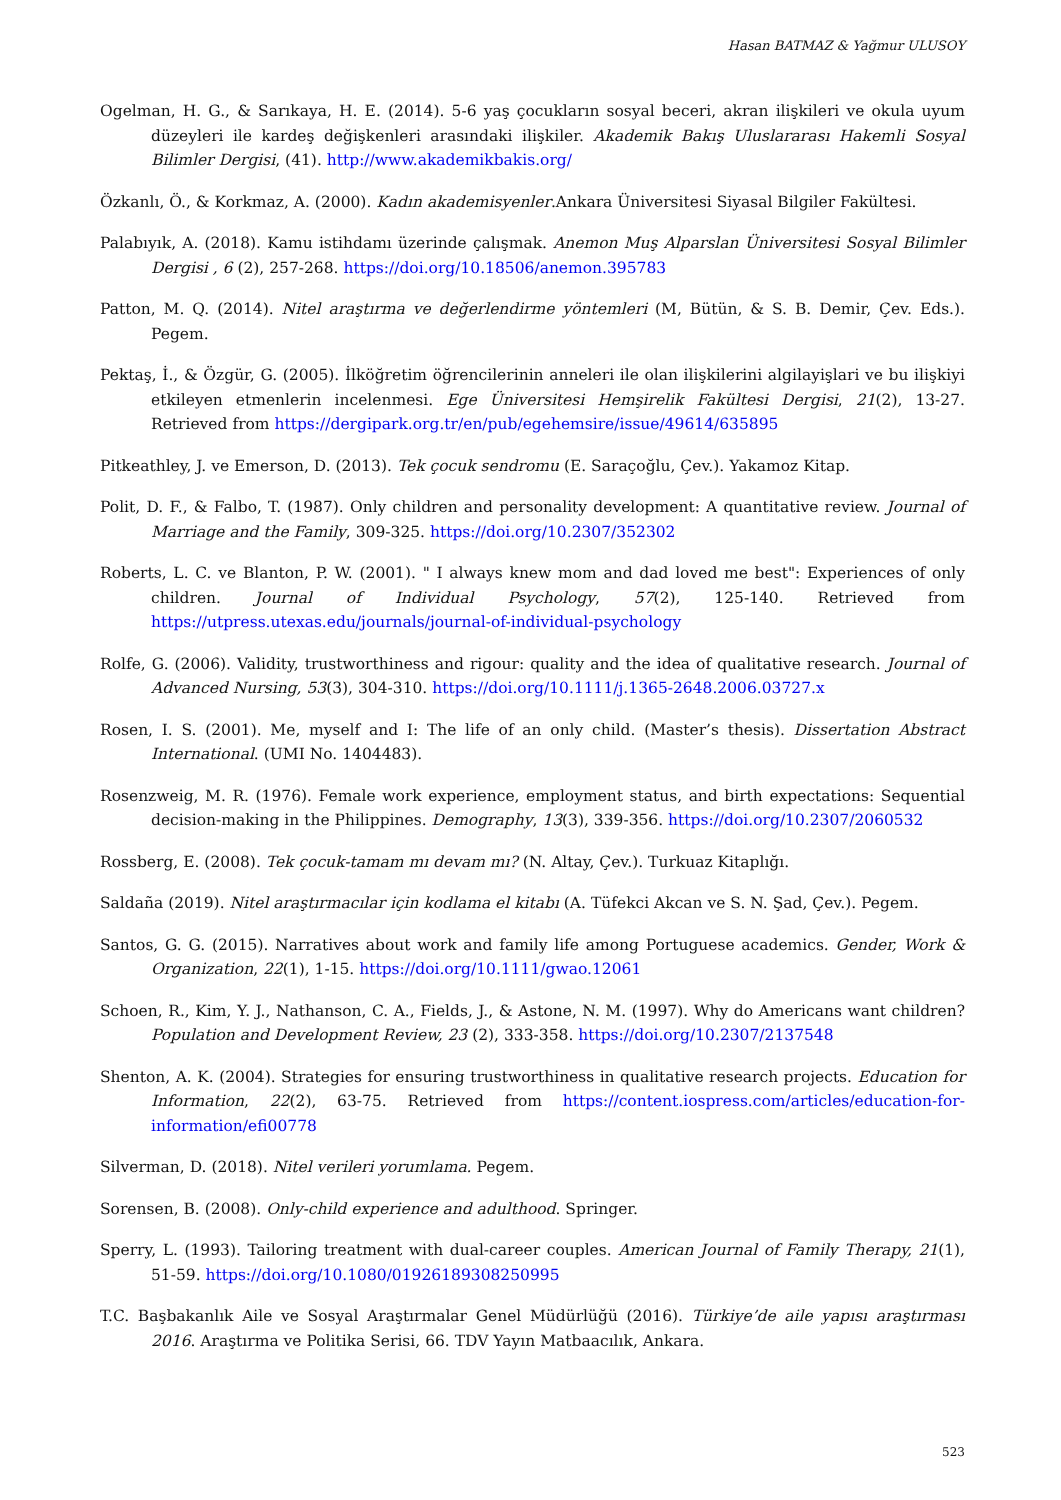Hasan BATMAZ & Yağmur ULUSOY
Ogelman, H. G., & Sarıkaya, H. E. (2014). 5-6 yaş çocukların sosyal beceri, akran ilişkileri ve okula uyum düzeyleri ile kardeş değişkenleri arasındaki ilişkiler. Akademik Bakış Uluslararası Hakemli Sosyal Bilimler Dergisi, (41). http://www.akademikbakis.org/
Özkanlı, Ö., & Korkmaz, A. (2000). Kadın akademisyenler.Ankara Üniversitesi Siyasal Bilgiler Fakültesi.
Palabıyık, A. (2018). Kamu istihdamı üzerinde çalışmak. Anemon Muş Alparslan Üniversitesi Sosyal Bilimler Dergisi , 6 (2), 257-268. https://doi.org/10.18506/anemon.395783
Patton, M. Q. (2014). Nitel araştırma ve değerlendirme yöntemleri (M, Bütün, & S. B. Demir, Çev. Eds.). Pegem.
Pektaş, İ., & Özgür, G. (2005). İlköğretim öğrencilerinin anneleri ile olan ilişkilerini algilayişlari ve bu ilişkiyi etkileyen etmenlerin incelenmesi. Ege Üniversitesi Hemşirelik Fakültesi Dergisi, 21(2), 13-27. Retrieved from https://dergipark.org.tr/en/pub/egehemsire/issue/49614/635895
Pitkeathley, J. ve Emerson, D. (2013). Tek çocuk sendromu (E. Saraçoğlu, Çev.). Yakamoz Kitap.
Polit, D. F., & Falbo, T. (1987). Only children and personality development: A quantitative review. Journal of Marriage and the Family, 309-325. https://doi.org/10.2307/352302
Roberts, L. C. ve Blanton, P. W. (2001). " I always knew mom and dad loved me best": Experiences of only children. Journal of Individual Psychology, 57(2), 125-140. Retrieved from https://utpress.utexas.edu/journals/journal-of-individual-psychology
Rolfe, G. (2006). Validity, trustworthiness and rigour: quality and the idea of qualitative research. Journal of Advanced Nursing, 53(3), 304-310. https://doi.org/10.1111/j.1365-2648.2006.03727.x
Rosen, I. S. (2001). Me, myself and I: The life of an only child. (Master’s thesis). Dissertation Abstract International. (UMI No. 1404483).
Rosenzweig, M. R. (1976). Female work experience, employment status, and birth expectations: Sequential decision-making in the Philippines. Demography, 13(3), 339-356. https://doi.org/10.2307/2060532
Rossberg, E. (2008). Tek çocuk-tamam mı devam mı? (N. Altay, Çev.). Turkuaz Kitaplığı.
Saldaña (2019). Nitel araştırmacılar için kodlama el kitabı (A. Tüfekci Akcan ve S. N. Şad, Çev.). Pegem.
Santos, G. G. (2015). Narratives about work and family life among Portuguese academics. Gender, Work & Organization, 22(1), 1-15. https://doi.org/10.1111/gwao.12061
Schoen, R., Kim, Y. J., Nathanson, C. A., Fields, J., & Astone, N. M. (1997). Why do Americans want children? Population and Development Review, 23 (2), 333-358. https://doi.org/10.2307/2137548
Shenton, A. K. (2004). Strategies for ensuring trustworthiness in qualitative research projects. Education for Information, 22(2), 63-75. Retrieved from https://content.iospress.com/articles/education-for-information/efi00778
Silverman, D. (2018). Nitel verileri yorumlama. Pegem.
Sorensen, B. (2008). Only-child experience and adulthood. Springer.
Sperry, L. (1993). Tailoring treatment with dual-career couples. American Journal of Family Therapy, 21(1), 51-59. https://doi.org/10.1080/01926189308250995
T.C. Başbakanlık Aile ve Sosyal Araştırmalar Genel Müdürlüğü (2016). Türkiye’de aile yapısı araştırması 2016. Araştırma ve Politika Serisi, 66. TDV Yayın Matbaacılık, Ankara.
523